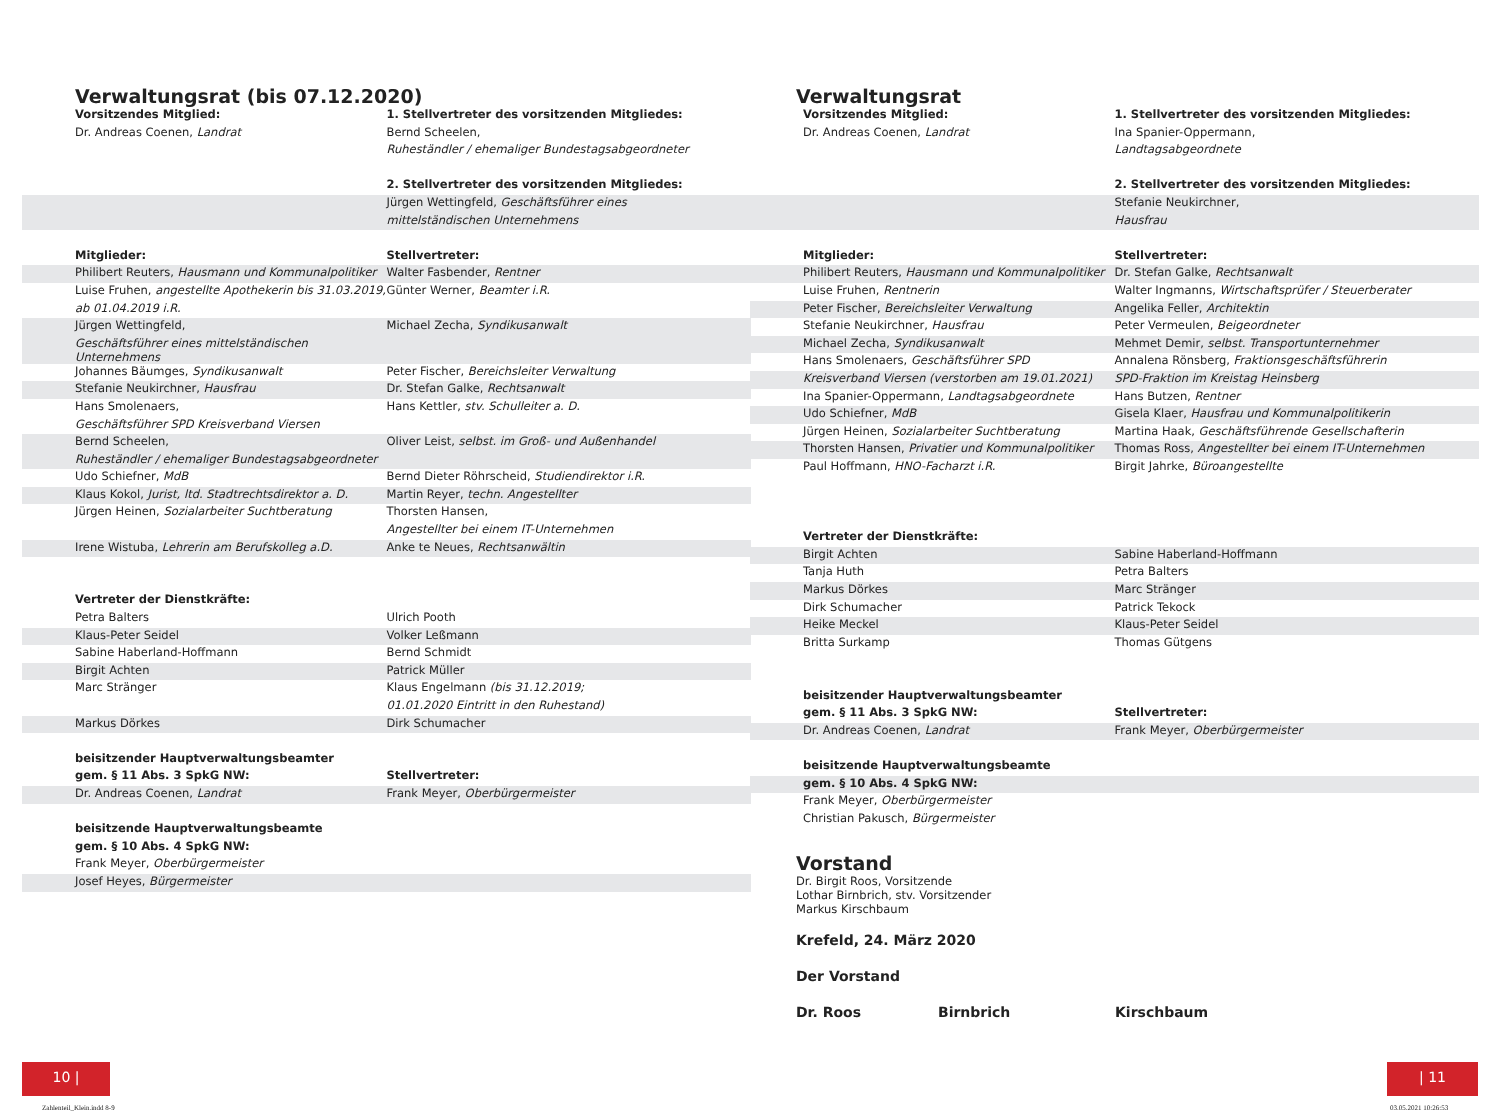Verwaltungsrat (bis 07.12.2020)
| Vorsitzendes Mitglied: | 1. Stellvertreter des vorsitzenden Mitgliedes: |
| Dr. Andreas Coenen, Landrat | Bernd Scheelen, |
| | Ruheständler / ehemaliger Bundestagsabgeordneter |
| | 2. Stellvertreter des vorsitzenden Mitgliedes: |
| | Jürgen Wettingfeld, Geschäftsführer eines |
| | mittelständischen Unternehmens |
| Mitglieder: | Stellvertreter: |
| Philibert Reuters, Hausmann und Kommunalpolitiker | Walter Fasbender, Rentner |
| Luise Fruhen, angestellte Apothekerin bis 31.03.2019, | Günter Werner, Beamter i.R. |
| ab 01.04.2019 i.R. | |
| Jürgen Wettingfeld, | Michael Zecha, Syndikusanwalt |
| Geschäftsführer eines mittelständischen Unternehmens | |
| Johannes Bäumges, Syndikusanwalt | Peter Fischer, Bereichsleiter Verwaltung |
| Stefanie Neukirchner, Hausfrau | Dr. Stefan Galke, Rechtsanwalt |
| Hans Smolenaers, | Hans Kettler, stv. Schulleiter a. D. |
| Geschäftsführer SPD Kreisverband Viersen | |
| Bernd Scheelen, | Oliver Leist, selbst. im Groß- und Außenhandel |
| Ruheständler / ehemaliger Bundestagsabgeordneter | |
| Udo Schiefner, MdB | Bernd Dieter Röhrscheid, Studiendirektor i.R. |
| Klaus Kokol, Jurist, ltd. Stadtrechtsdirektor a. D. | Martin Reyer, techn. Angestellter |
| Jürgen Heinen, Sozialarbeiter Suchtberatung | Thorsten Hansen, |
| | Angestellter bei einem IT-Unternehmen |
| Irene Wistuba, Lehrerin am Berufskolleg a.D. | Anke te Neues, Rechtsanwältin |
| Vertreter der Dienstkräfte: | |
| Petra Balters | Ulrich Pooth |
| Klaus-Peter Seidel | Volker Leßmann |
| Sabine Haberland-Hoffmann | Bernd Schmidt |
| Birgit Achten | Patrick Müller |
| Marc Stränger | Klaus Engelmann (bis 31.12.2019; |
| | 01.01.2020 Eintritt in den Ruhestand) |
| Markus Dörkes | Dirk Schumacher |
| beisitzender Hauptverwaltungsbeamter | |
| gem. § 11 Abs. 3 SpkG NW: | Stellvertreter: |
| Dr. Andreas Coenen, Landrat | Frank Meyer, Oberbürgermeister |
| beisitzende Hauptverwaltungsbeamte | |
| gem. § 10 Abs. 4 SpkG NW: | |
| Frank Meyer, Oberbürgermeister | |
| Josef Heyes, Bürgermeister | |
10 |
Zahlenteil_Klein.indd 8-9
Verwaltungsrat
| Vorsitzendes Mitglied: | 1. Stellvertreter des vorsitzenden Mitgliedes: |
| Dr. Andreas Coenen, Landrat | Ina Spanier-Oppermann, |
| | Landtagsabgeordnete |
| | 2. Stellvertreter des vorsitzenden Mitgliedes: |
| | Stefanie Neukirchner, |
| | Hausfrau |
| Mitglieder: | Stellvertreter: |
| Philibert Reuters, Hausmann und Kommunalpolitiker | Dr. Stefan Galke, Rechtsanwalt |
| Luise Fruhen, Rentnerin | Walter Ingmanns, Wirtschaftsprüfer / Steuerberater |
| Peter Fischer, Bereichsleiter Verwaltung | Angelika Feller, Architektin |
| Stefanie Neukirchner, Hausfrau | Peter Vermeulen, Beigeordneter |
| Michael Zecha, Syndikusanwalt | Mehmet Demir, selbst. Transportunternehmer |
| Hans Smolenaers, Geschäftsführer SPD | Annalena Rönsberg, Fraktionsgeschäftsführerin |
| Kreisverband Viersen (verstorben am 19.01.2021) | SPD-Fraktion im Kreistag Heinsberg |
| Ina Spanier-Oppermann, Landtagsabgeordnete | Hans Butzen, Rentner |
| Udo Schiefner, MdB | Gisela Klaer, Hausfrau und Kommunalpolitikerin |
| Jürgen Heinen, Sozialarbeiter Suchtberatung | Martina Haak, Geschäftsführende Gesellschafterin |
| Thorsten Hansen, Privatier und Kommunalpolitiker | Thomas Ross, Angestellter bei einem IT-Unternehmen |
| Paul Hoffmann, HNO-Facharzt i.R. | Birgit Jahrke, Büroangestellte |
| Vertreter der Dienstkräfte: | |
| Birgit Achten | Sabine Haberland-Hoffmann |
| Tanja Huth | Petra Balters |
| Markus Dörkes | Marc Stränger |
| Dirk Schumacher | Patrick Tekock |
| Heike Meckel | Klaus-Peter Seidel |
| Britta Surkamp | Thomas Gütgens |
| beisitzender Hauptverwaltungsbeamter | |
| gem. § 11 Abs. 3 SpkG NW: | Stellvertreter: |
| Dr. Andreas Coenen, Landrat | Frank Meyer, Oberbürgermeister |
| beisitzende Hauptverwaltungsbeamte | |
| gem. § 10 Abs. 4 SpkG NW: | |
| Frank Meyer, Oberbürgermeister | |
| Christian Pakusch, Bürgermeister | |
Vorstand
Dr. Birgit Roos, Vorsitzende
Lothar Birnbrich, stv. Vorsitzender
Markus Kirschbaum
Krefeld, 24. März 2020
Der Vorstand
Dr. Roos Birnbrich Kirschbaum
| 11
03.05.2021 10:26:53